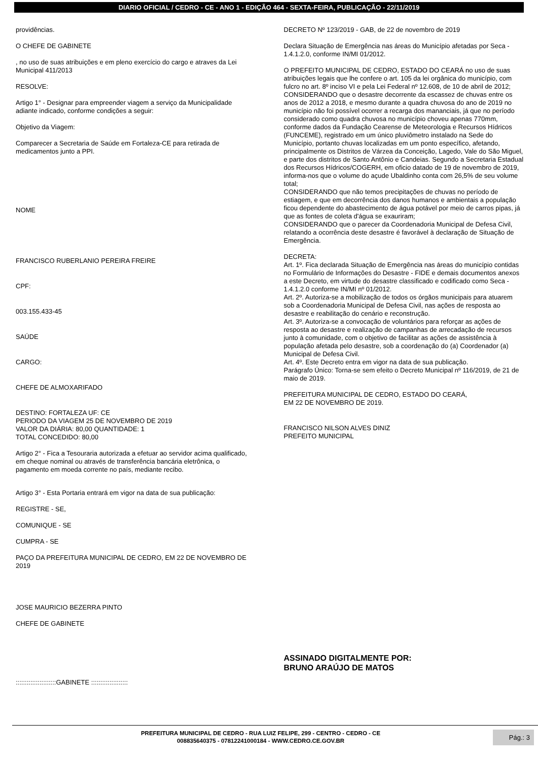DIARIO OFICIAL / CEDRO - CE - ANO 1 - EDIÇÃO 464 - SEXTA-FEIRA, PUBLICAÇÃO - 22/11/2019
providências.
O CHEFE DE GABINETE
, no uso de suas atribuições e em pleno exercício do cargo e atraves da Lei Municipal 411/2013
RESOLVE:
Artigo 1° - Designar para empreender viagem a serviço da Municipalidade adiante indicado, conforme condições a seguir:
Objetivo da Viagem:
Comparecer a Secretaria de Saúde em Fortaleza-CE para retirada de medicamentos junto a PPI.
NOME
FRANCISCO RUBERLANIO PEREIRA FREIRE
CPF:
003.155.433-45
SAÚDE
CARGO:
CHEFE DE ALMOXARIFADO
DESTINO: FORTALEZA UF: CE
PERIODO DA VIAGEM 25 DE NOVEMBRO DE 2019
VALOR DA DIÁRIA: 80,00 QUANTIDADE: 1
TOTAL CONCEDIDO: 80,00
Artigo 2° - Fica a Tesouraria autorizada a efetuar ao servidor acima qualificado, em cheque nominal ou através de transferência bancária eletrônica, o pagamento em moeda corrente no país, mediante recibo.
Artigo 3° - Esta Portaria entrará em vigor na data de sua publicação:
REGISTRE - SE,
COMUNIQUE - SE
CUMPRA - SE
PAÇO DA PREFEITURA MUNICIPAL DE CEDRO, EM 22 DE NOVEMBRO DE 2019
JOSE MAURICIO BEZERRA PINTO
CHEFE DE GABINETE
::::::::::::::::::::::GABINETE ::::::::::::::::::::
DECRETO Nº 123/2019 - GAB, de 22 de novembro de 2019
Declara Situação de Emergência nas áreas do Município afetadas por Seca - 1.4.1.2.0, conforme IN/MI 01/2012.
O PREFEITO MUNICIPAL DE CEDRO, ESTADO DO CEARÁ no uso de suas atribuições legais que lhe confere o art. 105 da lei orgânica do município, com fulcro no art. 8º inciso VI e pela Lei Federal nº 12.608, de 10 de abril de 2012;
CONSIDERANDO que o desastre decorrente da escassez de chuvas entre os anos de 2012 a 2018, e mesmo durante a quadra chuvosa do ano de 2019 no município não foi possível ocorrer a recarga dos mananciais, já que no período considerado como quadra chuvosa no município choveu apenas 770mm, conforme dados da Fundação Cearense de Meteorologia e Recursos Hídricos (FUNCEME), registrado em um único pluviômetro instalado na Sede do Município, portanto chuvas localizadas em um ponto específico, afetando, principalmente os Distritos de Várzea da Conceição, Lagedo, Vale do São Miguel, e parte dos distritos de Santo Antônio e Candeias. Segundo a Secretaria Estadual dos Recursos Hídricos/COGERH, em oficio datado de 19 de novembro de 2019, informa-nos que o volume do açude Ubaldinho conta com 26,5% de seu volume total;
CONSIDERANDO que não temos precipitações de chuvas no período de estiagem, e que em decorrência dos danos humanos e ambientais a população ficou dependente do abastecimento de água potável por meio de carros pipas, já que as fontes de coleta d'água se exauriram;
CONSIDERANDO que o parecer da Coordenadoria Municipal de Defesa Civil, relatando a ocorrência deste desastre é favorável à declaração de Situação de Emergência.
DECRETA:
Art. 1º. Fica declarada Situação de Emergência nas áreas do município contidas no Formulário de Informações do Desastre - FIDE e demais documentos anexos a este Decreto, em virtude do desastre classificado e codificado como Seca - 1.4.1.2.0 conforme IN/MI nº 01/2012.
Art. 2º. Autoriza-se a mobilização de todos os órgãos municipais para atuarem sob a Coordenadoria Municipal de Defesa Civil, nas ações de resposta ao desastre e reabilitação do cenário e reconstrução.
Art. 3º. Autoriza-se a convocação de voluntários para reforçar as ações de resposta ao desastre e realização de campanhas de arrecadação de recursos junto à comunidade, com o objetivo de facilitar as ações de assistência à população afetada pelo desastre, sob a coordenação do (a) Coordenador (a) Municipal de Defesa Civil.
Art. 4º. Este Decreto entra em vigor na data de sua publicação.
Parágrafo Único: Torna-se sem efeito o Decreto Municipal nº 116/2019, de 21 de maio de 2019.
PREFEITURA MUNICIPAL DE CEDRO, ESTADO DO CEARÁ,
EM 22 DE NOVEMBRO DE 2019.
FRANCISCO NILSON ALVES DINIZ
PREFEITO MUNICIPAL
ASSINADO DIGITALMENTE POR:
BRUNO ARAÚJO DE MATOS
PREFEITURA MUNICIPAL DE CEDRO - RUA LUIZ FELIPE, 299 - CENTRO - CEDRO - CE
008835640375 - 07812241000184 - WWW.CEDRO.CE.GOV.BR
Pág.: 3